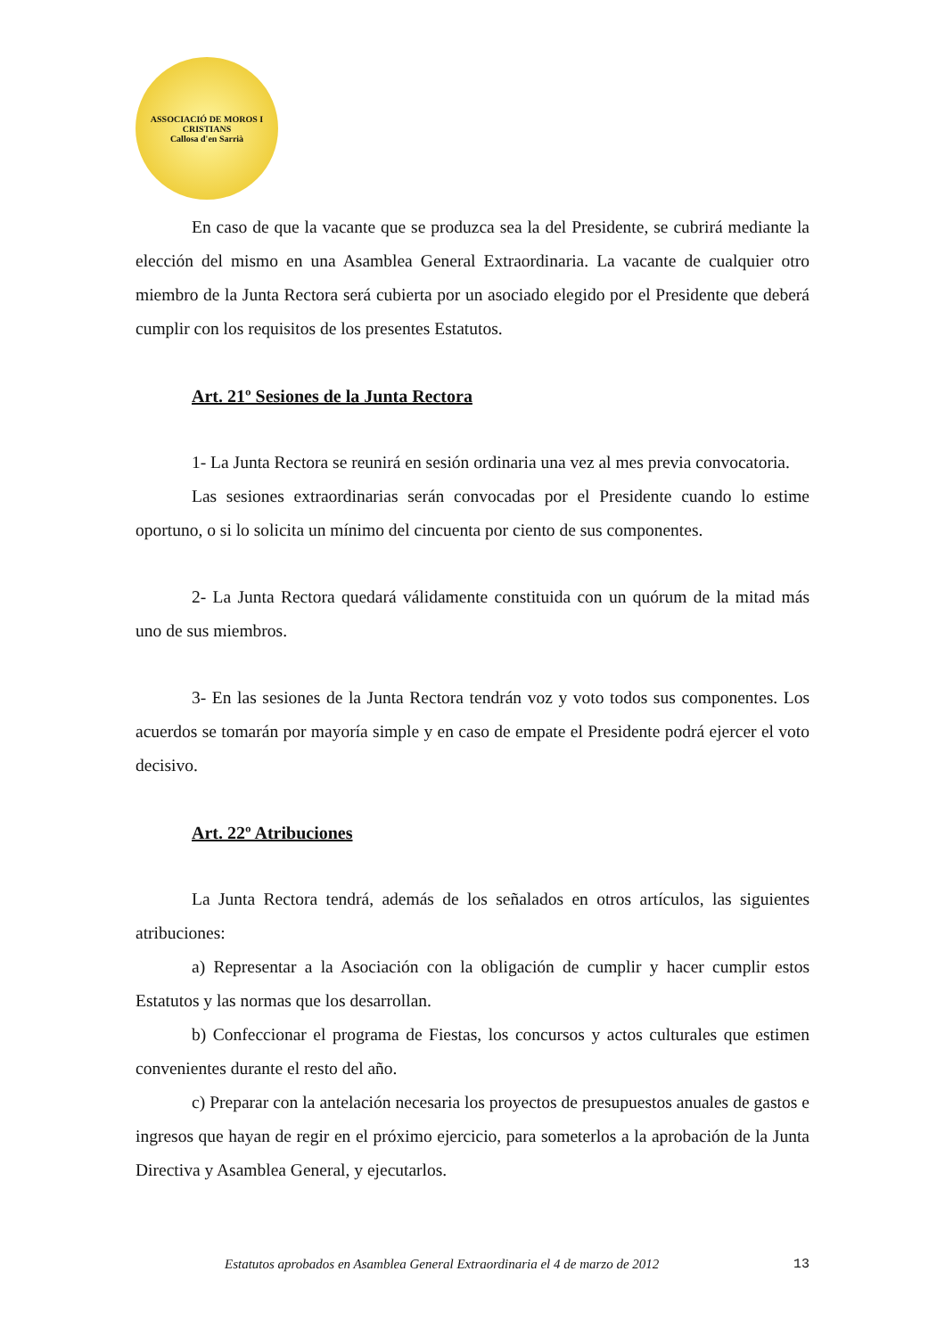ASSOCIACIÓ DE MOROS I CRISTIANS
Callosa d'en Sarrià
En caso de que la vacante que se produzca sea la del Presidente, se cubrirá mediante la elección del mismo en una Asamblea General Extraordinaria. La vacante de cualquier otro miembro de la Junta Rectora será cubierta por un asociado elegido por el Presidente que deberá cumplir con los requisitos de los presentes Estatutos.
Art. 21º Sesiones de la Junta Rectora
1- La Junta Rectora se reunirá en sesión ordinaria una vez al mes previa convocatoria.
Las sesiones extraordinarias serán convocadas por el Presidente cuando lo estime oportuno, o si lo solicita un mínimo del cincuenta por ciento de sus componentes.
2- La Junta Rectora quedará válidamente constituida con un quórum de la mitad más uno de sus miembros.
3- En las sesiones de la Junta Rectora tendrán voz y voto todos sus componentes. Los acuerdos se tomarán por mayoría simple y en caso de empate el Presidente podrá ejercer el voto decisivo.
Art. 22º Atribuciones
La Junta Rectora tendrá, además de los señalados en otros artículos, las siguientes atribuciones:
a) Representar a la Asociación con la obligación de cumplir y hacer cumplir estos Estatutos y las normas que los desarrollan.
b) Confeccionar el programa de Fiestas, los concursos y actos culturales que estimen convenientes durante el resto del año.
c) Preparar con la antelación necesaria los proyectos de presupuestos anuales de gastos e ingresos que hayan de regir en el próximo ejercicio, para someterlos a la aprobación de la Junta Directiva y Asamblea General, y ejecutarlos.
Estatutos aprobados en Asamblea General Extraordinaria el 4 de marzo de 2012 13